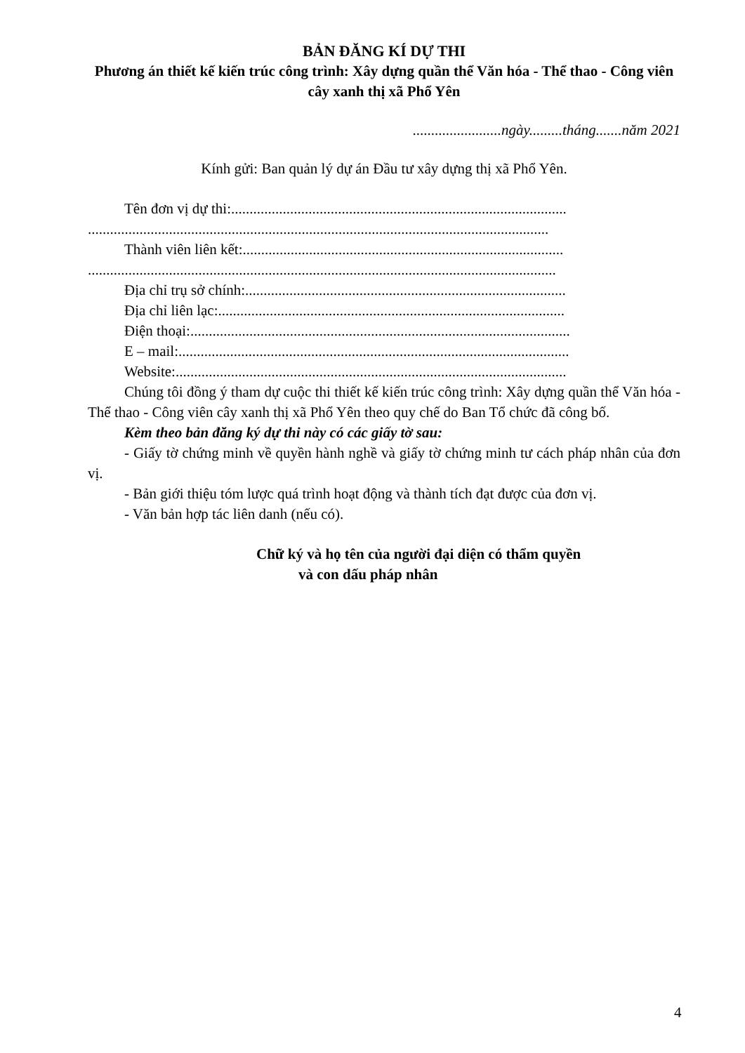BẢN ĐĂNG KÍ DỰ THI
Phương án thiết kế kiến trúc công trình: Xây dựng quần thể Văn hóa - Thể thao - Công viên cây xanh thị xã Phổ Yên
........................ngày.........tháng.......năm 2021
Kính gửi: Ban quản lý dự án Đầu tư xây dựng thị xã Phổ Yên.
Tên đơn vị dự thi:...........................................................................................
.............................................................................................................................
Thành viên liên kết:.......................................................................................
...............................................................................................................................
Địa chỉ trụ sở chính:.......................................................................................
Địa chỉ liên lạc:..............................................................................................
Điện thoại:.......................................................................................................
E – mail:..........................................................................................................
Website:..........................................................................................................
Chúng tôi đồng ý tham dự cuộc thi thiết kế kiến trúc công trình: Xây dựng quần thể Văn hóa - Thể thao - Công viên cây xanh thị xã Phổ Yên theo quy chế do Ban Tổ chức đã công bố.
Kèm theo bản đăng ký dự thi này có các giấy tờ sau:
- Giấy tờ chứng minh về quyền hành nghề và giấy tờ chứng minh tư cách pháp nhân của đơn vị.
- Bản giới thiệu tóm lược quá trình hoạt động và thành tích đạt được của đơn vị.
- Văn bản hợp tác liên danh (nếu có).
Chữ ký và họ tên của người đại diện có thẩm quyền
và con dấu pháp nhân
4